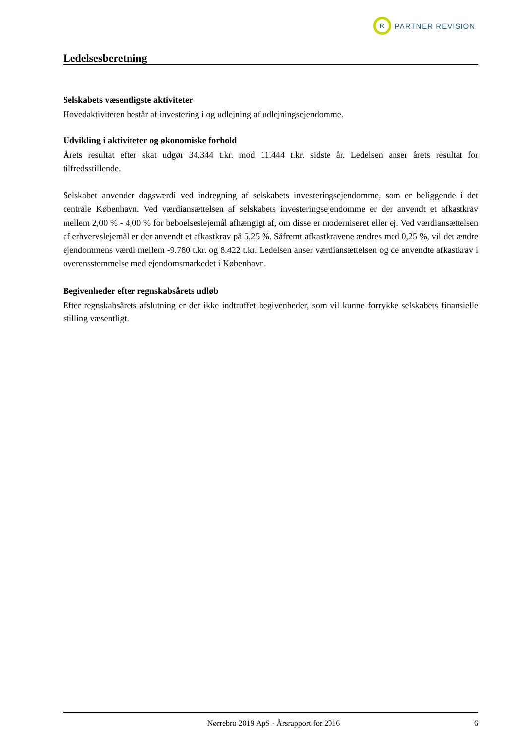R PARTNER REVISION
Ledelsesberetning
Selskabets væsentligste aktiviteter
Hovedaktiviteten består af investering i og udlejning af udlejningsejendomme.
Udvikling i aktiviteter og økonomiske forhold
Årets resultat efter skat udgør 34.344 t.kr. mod 11.444 t.kr. sidste år. Ledelsen anser årets resultat for tilfredsstillende.
Selskabet anvender dagsværdi ved indregning af selskabets investeringsejendomme, som er beliggende i det centrale København. Ved værdiansættelsen af selskabets investeringsejendomme er der anvendt et afkastkrav mellem 2,00 % - 4,00 % for beboelseslejemål afhængigt af, om disse er moderniseret eller ej. Ved værdiansættelsen af erhvervslejemål er der anvendt et afkastkrav på 5,25 %. Såfremt afkastkravene ændres med 0,25 %, vil det ændre ejendommens værdi mellem -9.780 t.kr. og 8.422 t.kr. Ledelsen anser værdiansættelsen og de anvendte afkastkrav i overensstemmelse med ejendomsmarkedet i København.
Begivenheder efter regnskabsårets udløb
Efter regnskabsårets afslutning er der ikke indtruffet begivenheder, som vil kunne forrykke selskabets finansielle stilling væsentligt.
Nørrebro 2019 ApS · Årsrapport for 2016 6